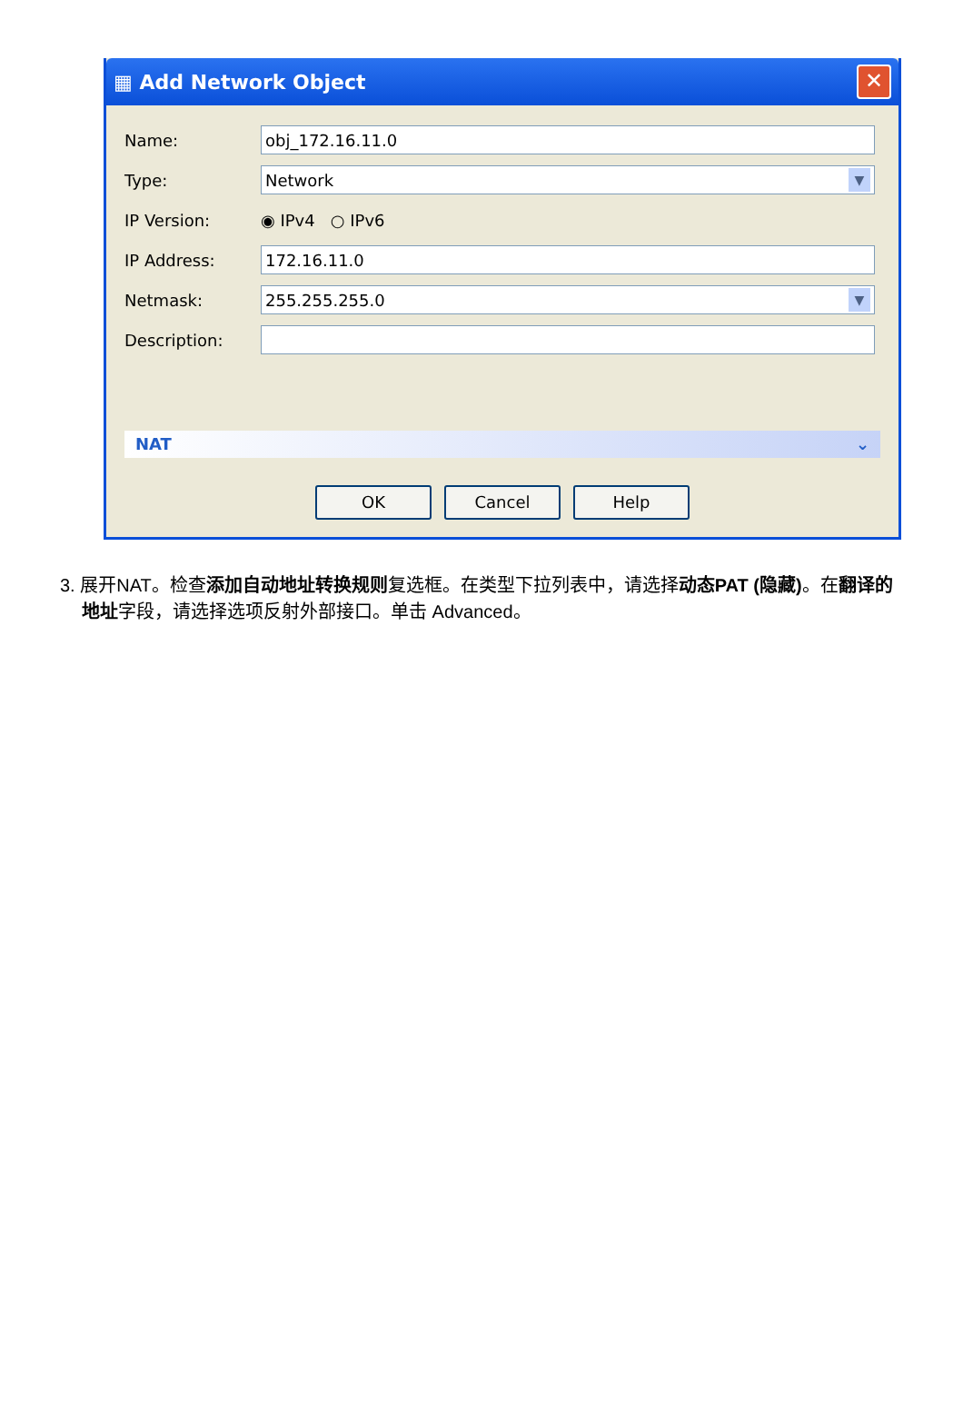▦ Add Network Object ✕
Name: obj_172.16.11.0
Type: Network ▼
IP Version: ◉ IPv4 ○ IPv6
IP Address: 172.16.11.0
Netmask: 255.255.255.0 ▼
Description:
NAT ⌄
OK Cancel Help
3. 展开NAT。检查添加自动地址转换规则复选框。在类型下拉列表中，请选择动态PAT (隐藏)。在翻译的地址字段，请选择选项反射外部接口。单击 Advanced。